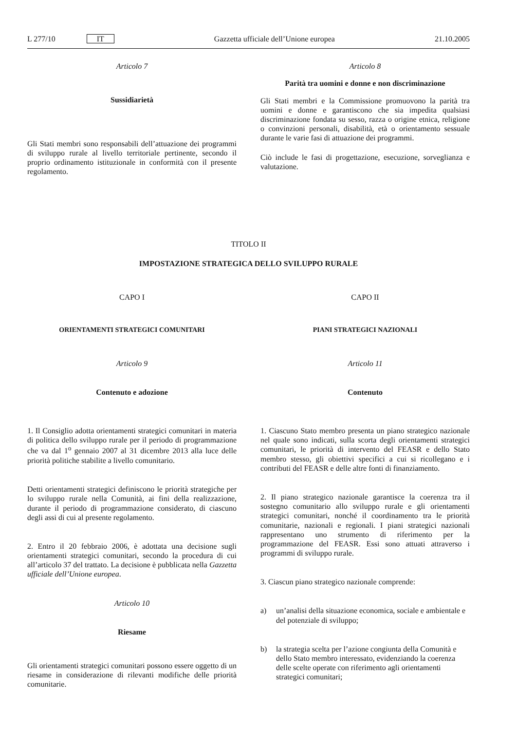L 277/10 IT Gazzetta ufficiale dell’Unione europea 21.10.2005
Articolo 7
Sussidiarietà
Gli Stati membri sono responsabili dell’attuazione dei programmi di sviluppo rurale al livello territoriale pertinente, secondo il proprio ordinamento istituzionale in conformità con il presente regolamento.
Articolo 8
Parità tra uomini e donne e non discriminazione
Gli Stati membri e la Commissione promuovono la parità tra uomini e donne e garantiscono che sia impedita qualsiasi discriminazione fondata su sesso, razza o origine etnica, religione o convinzioni personali, disabilità, età o orientamento sessuale durante le varie fasi di attuazione dei programmi.
Ciò include le fasi di progettazione, esecuzione, sorveglianza e valutazione.
TITOLO II
IMPOSTAZIONE STRATEGICA DELLO SVILUPPO RURALE
CAPO I
ORIENTAMENTI STRATEGICI COMUNITARI
Articolo 9
Contenuto e adozione
1. Il Consiglio adotta orientamenti strategici comunitari in materia di politica dello sviluppo rurale per il periodo di programmazione che va dal 1<sup>o</sup> gennaio 2007 al 31 dicembre 2013 alla luce delle priorità politiche stabilite a livello comunitario.
Detti orientamenti strategici definiscono le priorità strategiche per lo sviluppo rurale nella Comunità, ai fini della realizzazione, durante il periodo di programmazione considerato, di ciascuno degli assi di cui al presente regolamento.
2. Entro il 20 febbraio 2006, è adottata una decisione sugli orientamenti strategici comunitari, secondo la procedura di cui all’articolo 37 del trattato. La decisione è pubblicata nella Gazzetta ufficiale dell’Unione europea.
Articolo 10
Riesame
Gli orientamenti strategici comunitari possono essere oggetto di un riesame in considerazione di rilevanti modifiche delle priorità comunitarie.
CAPO II
PIANI STRATEGICI NAZIONALI
Articolo 11
Contenuto
1. Ciascuno Stato membro presenta un piano strategico nazionale nel quale sono indicati, sulla scorta degli orientamenti strategici comunitari, le priorità di intervento del FEASR e dello Stato membro stesso, gli obiettivi specifici a cui si ricollegano e i contributi del FEASR e delle altre fonti di finanziamento.
2. Il piano strategico nazionale garantisce la coerenza tra il sostegno comunitario allo sviluppo rurale e gli orientamenti strategici comunitari, nonché il coordinamento tra le priorità comunitarie, nazionali e regionali. I piani strategici nazionali rappresentano uno strumento di riferimento per la programmazione del FEASR. Essi sono attuati attraverso i programmi di sviluppo rurale.
3. Ciascun piano strategico nazionale comprende:
a) un’analisi della situazione economica, sociale e ambientale e del potenziale di sviluppo;
b) la strategia scelta per l’azione congiunta della Comunità e dello Stato membro interessato, evidenziando la coerenza delle scelte operate con riferimento agli orientamenti strategici comunitari;